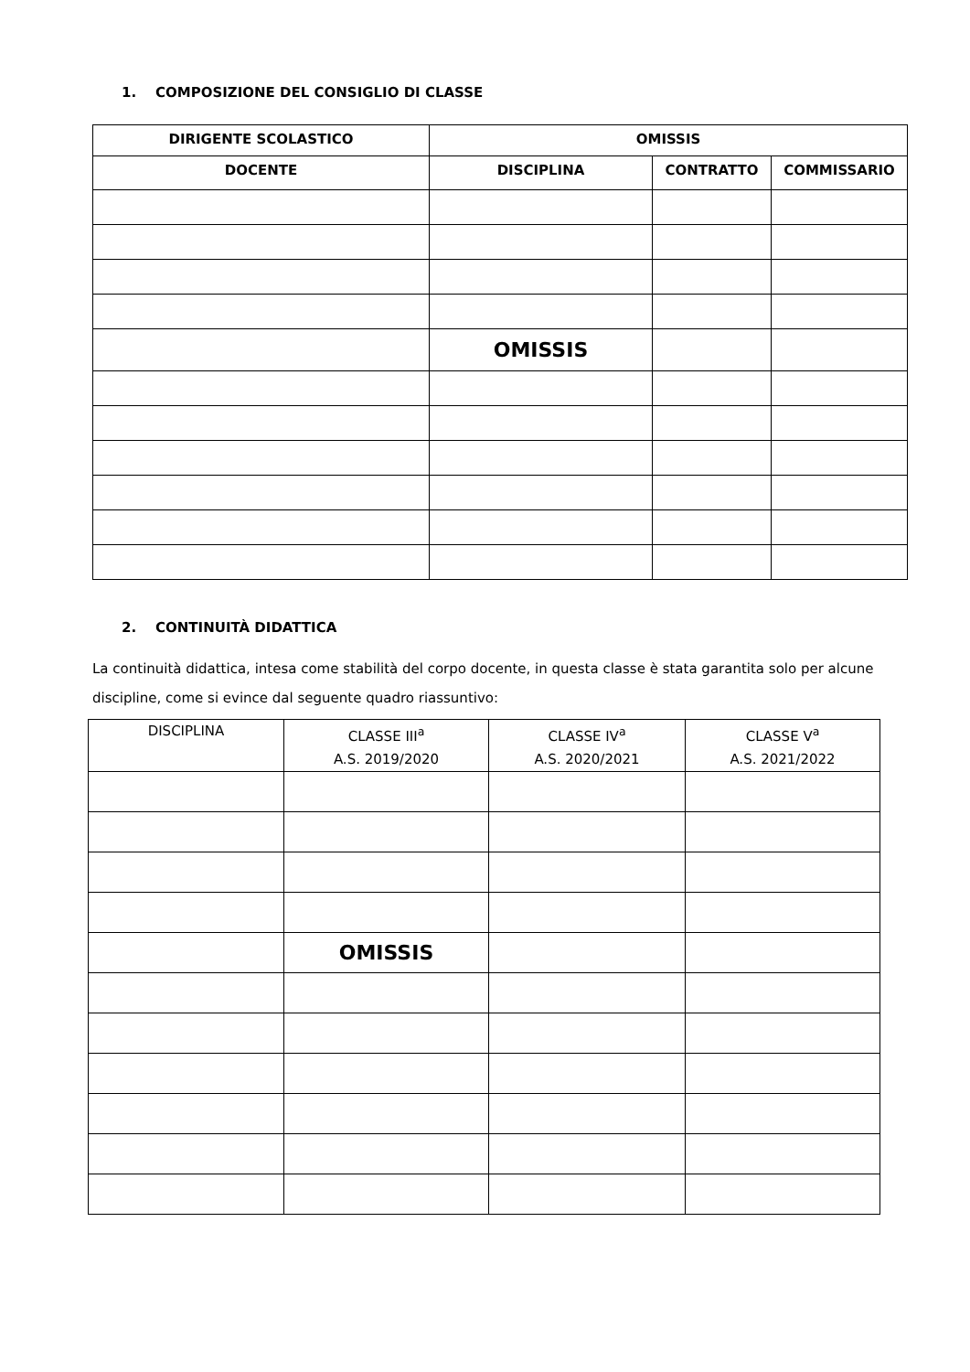1. COMPOSIZIONE DEL CONSIGLIO DI CLASSE
| DIRIGENTE SCOLASTICO | OMISSIS | | |
| --- | --- | --- | --- |
| DOCENTE | DISCIPLINA | CONTRATTO | COMMISSARIO |
| | OMISSIS | | |
2. CONTINUITÀ DIDATTICA
La continuità didattica, intesa come stabilità del corpo docente, in questa classe è stata garantita solo per alcune discipline, come si evince dal seguente quadro riassuntivo:
| DISCIPLINA | CLASSE III<sup>a</sup> A.S. 2019/2020 | CLASSE IV<sup>a</sup> A.S. 2020/2021 | CLASSE V<sup>a</sup> A.S. 2021/2022 |
| --- | --- | --- | --- |
| | OMISSIS | | |